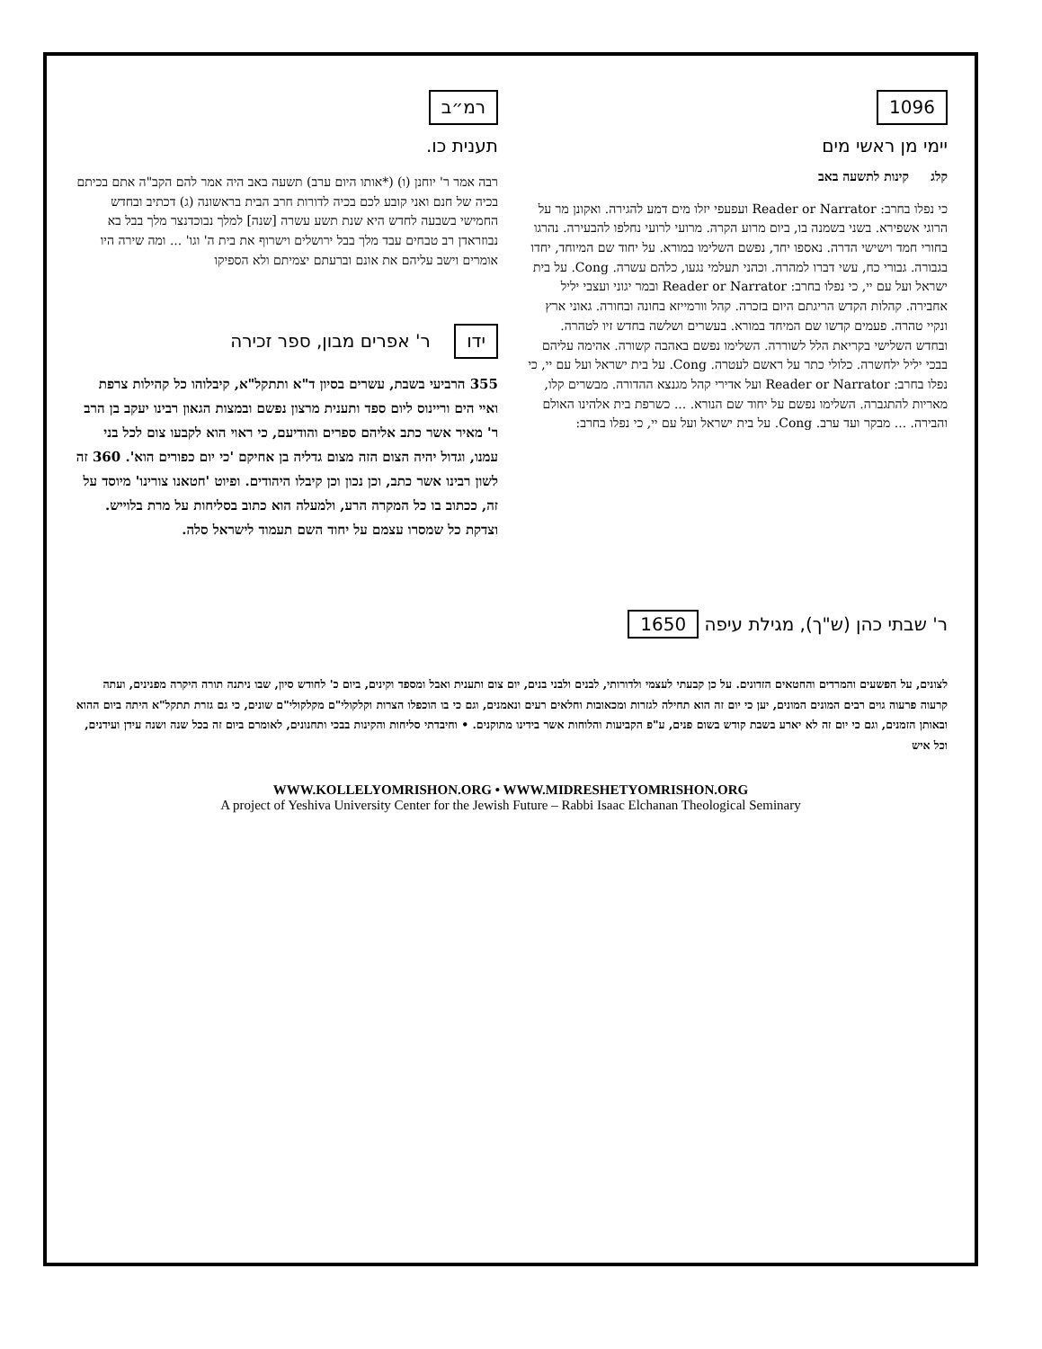1096
יימי מן ראשי מים
קלג קינות לתשעה באב
כי נפלו בחרב: Reader or Narrator ועפעפי יזלו מים דמע להגירה. ואקונן מר על הרוגי אשפירא. בשני בשמנה בו, ביום מרוע הקרה. מרועי לרועי נחלפו להבעירה. נהרגו בחורי חמד וישישי הדרה. נאספו יחד, נפשם השלימו במורא. על יחוד שם המיוחד, יחדו בגבורה. גבורי כח, עשי דברו למהרה. וכהני תעלמי נגעו, כלהם עשרה. Cong. על בית ישראל ועל עם יי, כי נפלו בחרב: Reader or Narrator ובמר יגוני ועצבי יליל אחבירה. קהלות הקדש הריגתם היום בזכרה. קהל וורמייזא בחונה ובחורה. גאוני ארץ ונקיי טהרה. פעמים קדשו שם המיחד במורא. בעשרים ושלשה בחדש זיו לטהרה. ובחדש השלישי בקריאת הלל לשוררה. השלימו נפשם באהבה קשורה. אהימה עליהם בבכי יליל ילחשרה. כלולי כתר על ראשם לעטרה. Cong. על בית ישראל ועל עם יי, כי נפלו בחרב: Reader or Narrator ועל אדירי קהל מגנצא ההדורה. מבשרים קלו, מאריות להתגברה. השלימו נפשם על יחוד שם הנורא. ... כשרפת בית אלהינו האולם והבירה. ... מבקר ועד ערב. Cong. על בית ישראל ועל עם יי, כי נפלו בחרב:
רמ״ב
תענית כו.
רבה אמר ר' יוחנן (ו) (*אותו היום ערב) תשעה באב היה אמר להם הקב"ה אתם בכיתם בכיה של חנם ואני קובע לכם בכיה לדורות חרב הבית בראשונה (ג) דכתיב ובחדש החמישי בשבעה לחדש היא שנת תשע עשרה [שנה] למלך נבוכדנצר מלך בבל בא נבוזראדן רב טבחים עבד מלך בבל ירושלים וישרוף את בית ה' וגו' ... ומה שירה היו אומרים וישב עליהם את אונם וברעתם יצמיתם ולא הספיקו
ידו ר' אפרים מבון, ספר זכירה
355 הרביעי בשבת, עשרים בסיון ד"א ותתקל"א, קיבלוהו כל קהילות צרפת ואיי הים וריינוס ליום ספד ותענית מרצון נפשם ובמצות הגאון רבינו יעקב בן הרב ר' מאיר אשר כתב אליהם ספרים והודיעם, כי ראוי הוא לקבעו צום לכל בני עמנו, וגדול יהיה הצום הזה מצום גדליה בן אחיקם 'כי יום כפורים הוא'. 360 זה לשון רבינו אשר כתב, וכן נכון וכן קיבלו היהודים. ופיוט 'חטאנו צורינו' מיוסד על זה, ככתוב בו כל המקרה הרע, ולמעלה הוא כתוב בסליחות על מרת בלוייש. וצדקת כל שמסרו עצמם על יחוד השם תעמוד לישראל סלה.
ר' שבתי כהן (ש"ך), מגילת עיפה 1650
לצונים, על הפשעים והמרדים והחטאים הזדונים. על כן קבעתי לעצמי ולדורותי, לבנים ולבני בנים, יום צום ותענית ואבל ומספד וקינים, ביום כ' לחודש סיון, שבו ניתנה תורה היקרה מפנינים, ועתה קרעוה פרעוה גוים רבים המונים המונים, יען כי יום זה הוא תחילה לגזרות ומכאובות וחלאים רעים ונאמנים, וגם כי בו הוכפלו הצרות וקלקולי"ם מקלקולי"ם שונים, כי גם גזרת תתקל"א היתה ביום ההוא ובאותן הזמנים, וגם כי יום זה לא יארע בשבת קודש בשום פנים, ע"פ הקביעות והלוחות אשר בידינו מתוקנים. • וחיבדתי סליחות והקינות בבכי ותחנונים, לאומרם ביום זה בכל שנה ושנה עידן ועידנים, וכל איש
WWW.KOLLELYOMRISHON.ORG • WWW.MIDRESHETYOMRISHON.ORG
A project of Yeshiva University Center for the Jewish Future – Rabbi Isaac Elchanan Theological Seminary